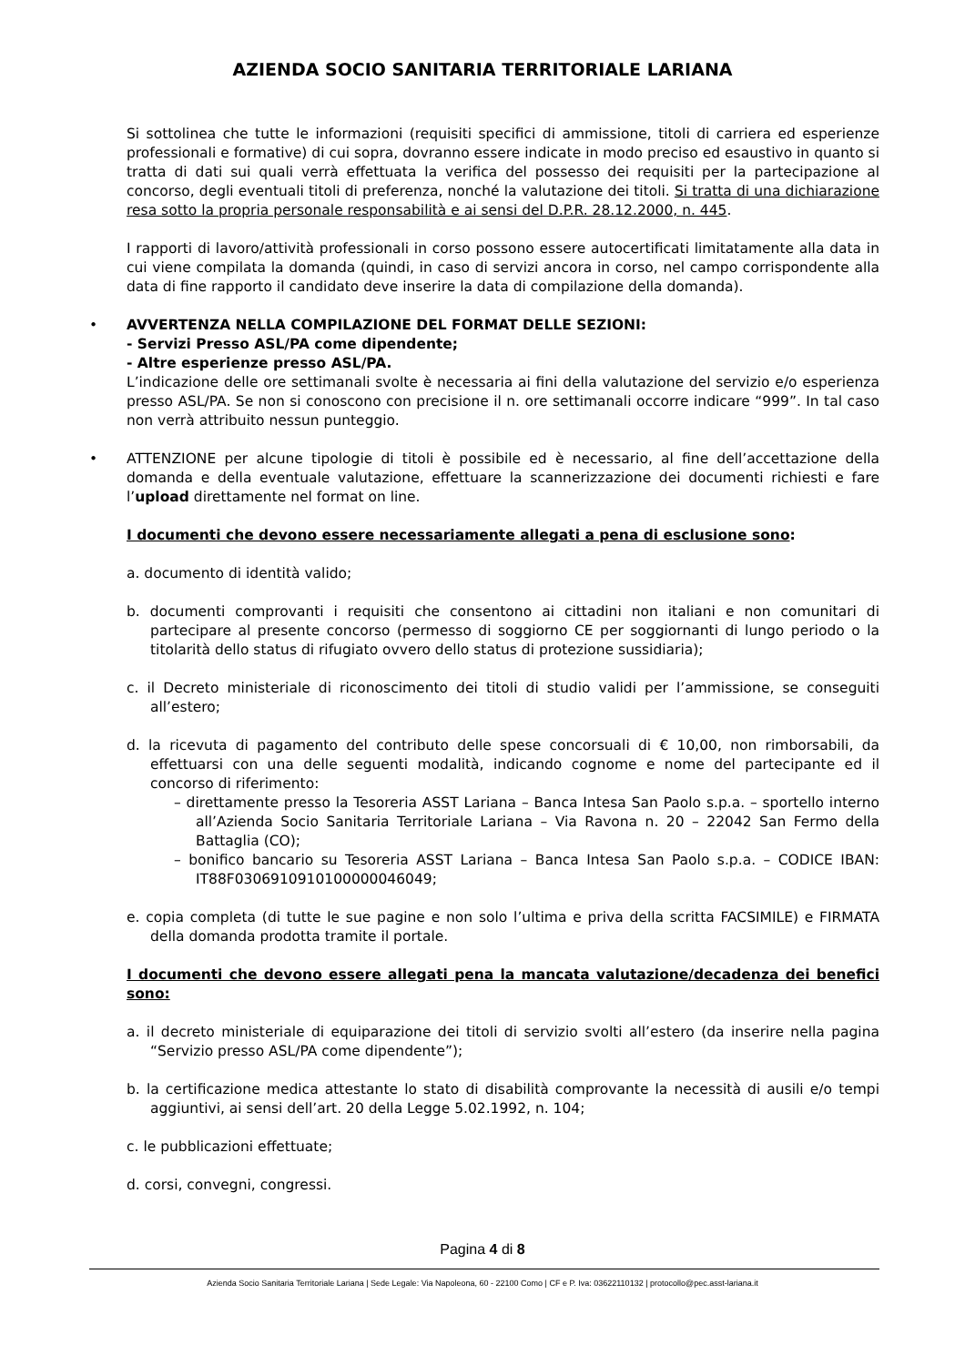AZIENDA SOCIO SANITARIA TERRITORIALE LARIANA
Si sottolinea che tutte le informazioni (requisiti specifici di ammissione, titoli di carriera ed esperienze professionali e formative) di cui sopra, dovranno essere indicate in modo preciso ed esaustivo in quanto si tratta di dati sui quali verrà effettuata la verifica del possesso dei requisiti per la partecipazione al concorso, degli eventuali titoli di preferenza, nonché la valutazione dei titoli. Si tratta di una dichiarazione resa sotto la propria personale responsabilità e ai sensi del D.P.R. 28.12.2000, n. 445.
I rapporti di lavoro/attività professionali in corso possono essere autocertificati limitatamente alla data in cui viene compilata la domanda (quindi, in caso di servizi ancora in corso, nel campo corrispondente alla data di fine rapporto il candidato deve inserire la data di compilazione della domanda).
• AVVERTENZA NELLA COMPILAZIONE DEL FORMAT DELLE SEZIONI:
- Servizi Presso ASL/PA come dipendente;
- Altre esperienze presso ASL/PA.
L’indicazione delle ore settimanali svolte è necessaria ai fini della valutazione del servizio e/o esperienza presso ASL/PA. Se non si conoscono con precisione il n. ore settimanali occorre indicare “999”. In tal caso non verrà attribuito nessun punteggio.
• ATTENZIONE per alcune tipologie di titoli è possibile ed è necessario, al fine dell’accettazione della domanda e della eventuale valutazione, effettuare la scannerizzazione dei documenti richiesti e fare l’upload direttamente nel format on line.
I documenti che devono essere necessariamente allegati a pena di esclusione sono:
a. documento di identità valido;
b. documenti comprovanti i requisiti che consentono ai cittadini non italiani e non comunitari di partecipare al presente concorso (permesso di soggiorno CE per soggiornanti di lungo periodo o la titolarità dello status di rifugiato ovvero dello status di protezione sussidiaria);
c. il Decreto ministeriale di riconoscimento dei titoli di studio validi per l’ammissione, se conseguiti all’estero;
d. la ricevuta di pagamento del contributo delle spese concorsuali di € 10,00, non rimborsabili, da effettuarsi con una delle seguenti modalità, indicando cognome e nome del partecipante ed il concorso di riferimento:
– direttamente presso la Tesoreria ASST Lariana – Banca Intesa San Paolo s.p.a. – sportello interno all’Azienda Socio Sanitaria Territoriale Lariana – Via Ravona n. 20 – 22042 San Fermo della Battaglia (CO);
– bonifico bancario su Tesoreria ASST Lariana – Banca Intesa San Paolo s.p.a. – CODICE IBAN: IT88F0306910910100000046049;
e. copia completa (di tutte le sue pagine e non solo l’ultima e priva della scritta FACSIMILE) e FIRMATA della domanda prodotta tramite il portale.
I documenti che devono essere allegati pena la mancata valutazione/decadenza dei benefici sono:
a. il decreto ministeriale di equiparazione dei titoli di servizio svolti all’estero (da inserire nella pagina “Servizio presso ASL/PA come dipendente”);
b. la certificazione medica attestante lo stato di disabilità comprovante la necessità di ausili e/o tempi aggiuntivi, ai sensi dell’art. 20 della Legge 5.02.1992, n. 104;
c. le pubblicazioni effettuate;
d. corsi, convegni, congressi.
Pagina 4 di 8
Azienda Socio Sanitaria Territoriale Lariana | Sede Legale: Via Napoleona, 60 - 22100 Como | CF e P. Iva: 03622110132 | protocollo@pec.asst-lariana.it